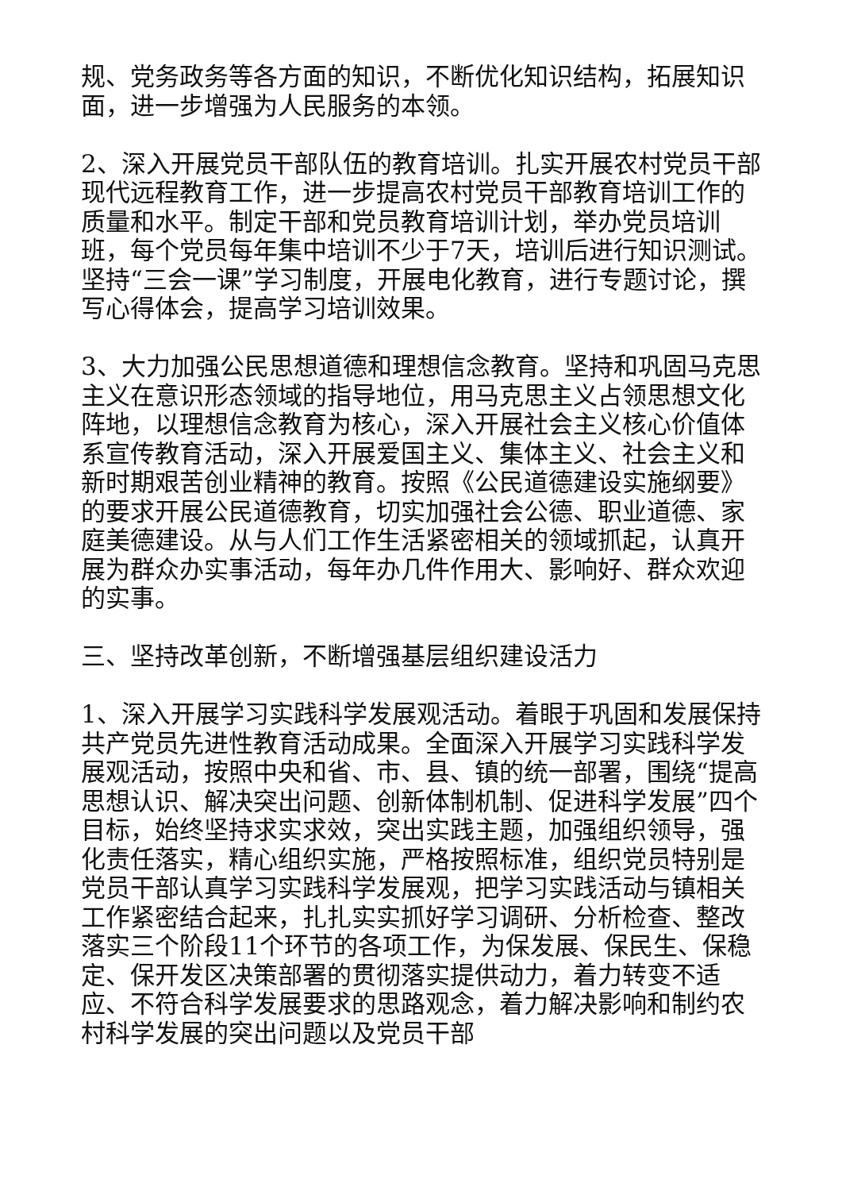规、党务政务等各方面的知识，不断优化知识结构，拓展知识面，进一步增强为人民服务的本领。
2、深入开展党员干部队伍的教育培训。扎实开展农村党员干部现代远程教育工作，进一步提高农村党员干部教育培训工作的质量和水平。制定干部和党员教育培训计划，举办党员培训班，每个党员每年集中培训不少于7天，培训后进行知识测试。坚持“三会一课”学习制度，开展电化教育，进行专题讨论，撰写心得体会，提高学习培训效果。
3、大力加强公民思想道德和理想信念教育。坚持和巩固马克思主义在意识形态领域的指导地位，用马克思主义占领思想文化阵地，以理想信念教育为核心，深入开展社会主义核心价值体系宣传教育活动，深入开展爱国主义、集体主义、社会主义和新时期艰苦创业精神的教育。按照《公民道德建设实施纲要》的要求开展公民道德教育，切实加强社会公德、职业道德、家庭美德建设。从与人们工作生活紧密相关的领域抓起，认真开展为群众办实事活动，每年办几件作用大、影响好、群众欢迎的实事。
三、坚持改革创新，不断增强基层组织建设活力
1、深入开展学习实践科学发展观活动。着眼于巩固和发展保持共产党员先进性教育活动成果。全面深入开展学习实践科学发展观活动，按照中央和省、市、县、镇的统一部署，围绕“提高思想认识、解决突出问题、创新体制机制、促进科学发展”四个目标，始终坚持求实求效，突出实践主题，加强组织领导，强化责任落实，精心组织实施，严格按照标准，组织党员特别是党员干部认真学习实践科学发展观，把学习实践活动与镇相关工作紧密结合起来，扎扎实实抓好学习调研、分析检查、整改落实三个阶段11个环节的各项工作，为保发展、保民生、保稳定、保开发区决策部署的贯彻落实提供动力，着力转变不适应、不符合科学发展要求的思路观念，着力解决影响和制约农村科学发展的突出问题以及党员干部